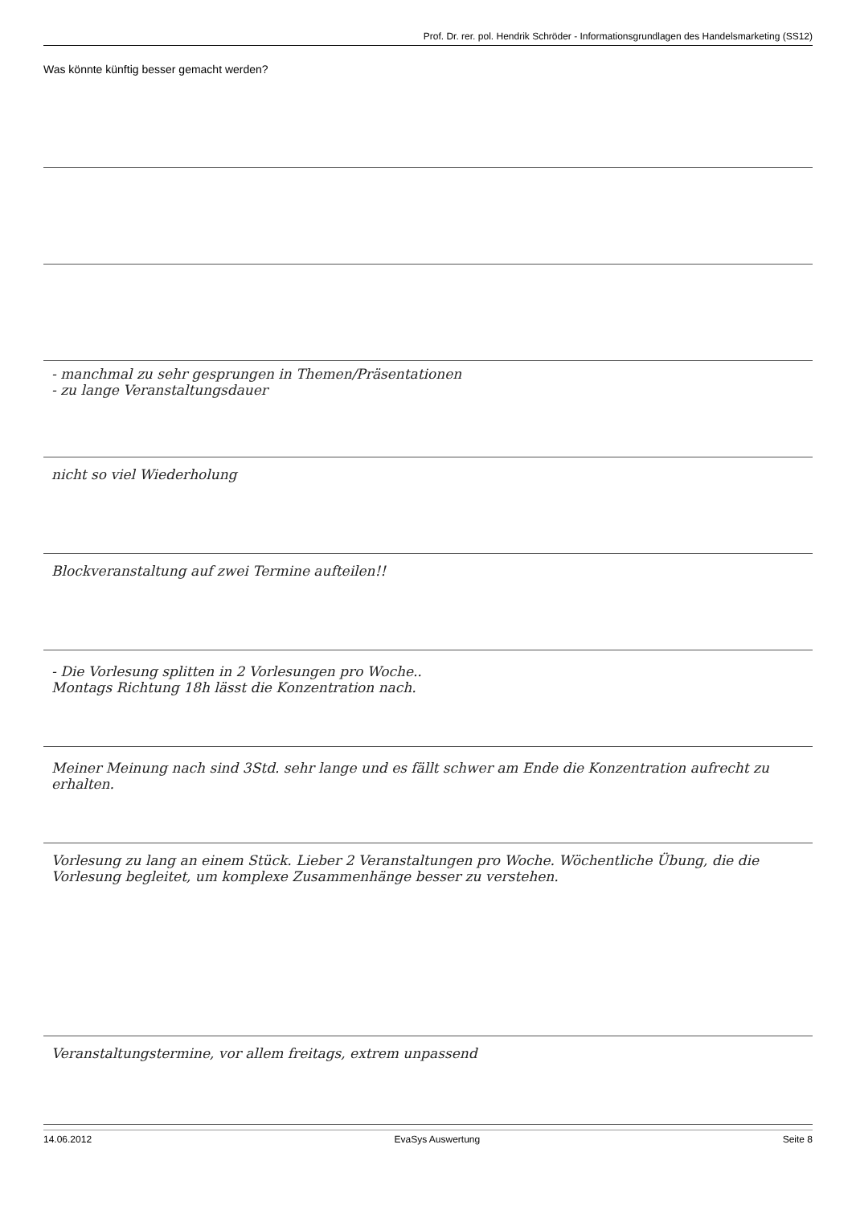Prof. Dr. rer. pol. Hendrik Schröder - Informationsgrundlagen des Handelsmarketing (SS12)
Was könnte künftig besser gemacht werden?
- manchmal zu sehr gesprungen in Themen/Präsentationen
- zu lange Veranstaltungsdauer
nicht so viel Wiederholung
Blockveranstaltung auf zwei Termine aufteilen!!
- Die Vorlesung splitten in 2 Vorlesungen pro Woche..
Montags Richtung 18h lässt die Konzentration nach.
Meiner Meinung nach sind 3Std. sehr lange und es fällt schwer am Ende die Konzentration aufrecht zu erhalten.
Vorlesung zu lang an einem Stück. Lieber 2 Veranstaltungen pro Woche. Wöchentliche Übung, die die Vorlesung begleitet, um komplexe Zusammenhänge besser zu verstehen.
Veranstaltungstermine, vor allem freitags, extrem unpassend
14.06.2012 EvaSys Auswertung Seite 8